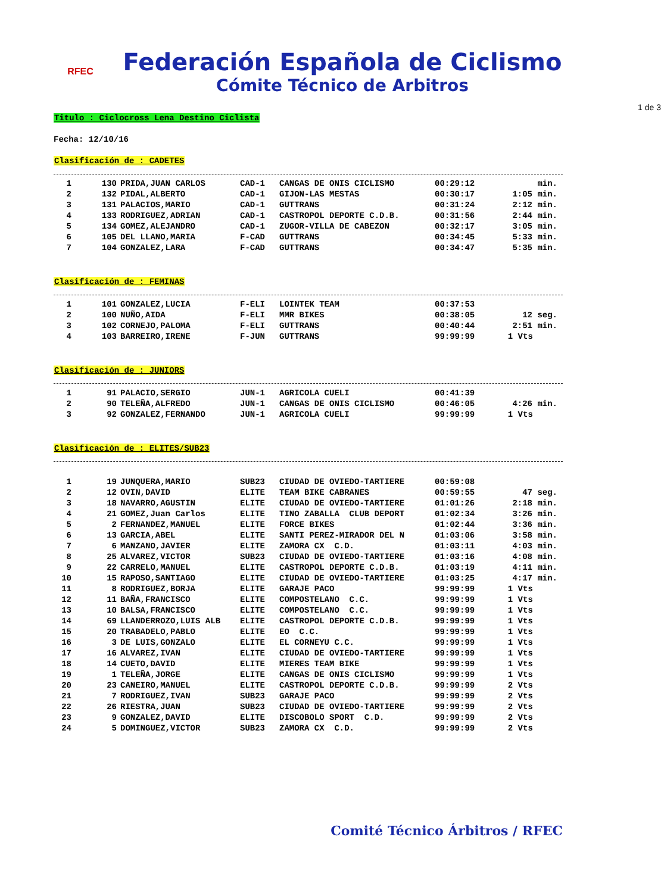RFEC
Federación Española de Ciclismo
Cómite Técnico de Arbitros
1 de 3
Titulo : Ciclocross Lena Destino Ciclista
Fecha: 12/10/16
Clasificación de : CADETES
| 1 | 130 | PRIDA,JUAN CARLOS | CAD-1 | CANGAS DE ONIS CICLISMO | 00:29:12 | min. |
| 2 | 132 | PIDAL,ALBERTO | CAD-1 | GIJON-LAS MESTAS | 00:30:17 | 1:05 min. |
| 3 | 131 | PALACIOS,MARIO | CAD-1 | GUTTRANS | 00:31:24 | 2:12 min. |
| 4 | 133 | RODRIGUEZ,ADRIAN | CAD-1 | CASTROPOL DEPORTE C.D.B. | 00:31:56 | 2:44 min. |
| 5 | 134 | GOMEZ,ALEJANDRO | CAD-1 | ZUGOR-VILLA DE CABEZON | 00:32:17 | 3:05 min. |
| 6 | 105 | DEL LLANO,MARIA | F-CAD | GUTTRANS | 00:34:45 | 5:33 min. |
| 7 | 104 | GONZALEZ,LARA | F-CAD | GUTTRANS | 00:34:47 | 5:35 min. |
Clasificación de : FEMINAS
| 1 | 101 | GONZALEZ,LUCIA | F-ELI | LOINTEK TEAM | 00:37:53 | |
| 2 | 100 | NUÑO,AIDA | F-ELI | MMR BIKES | 00:38:05 | 12 seg. |
| 3 | 102 | CORNEJO,PALOMA | F-ELI | GUTTRANS | 00:40:44 | 2:51 min. |
| 4 | 103 | BARREIRO,IRENE | F-JUN | GUTTRANS | 99:99:99 | 1 Vts |
Clasificación de : JUNIORS
| 1 | 91 | PALACIO,SERGIO | JUN-1 | AGRICOLA CUELI | 00:41:39 | |
| 2 | 90 | TELEÑA,ALFREDO | JUN-1 | CANGAS DE ONIS CICLISMO | 00:46:05 | 4:26 min. |
| 3 | 92 | GONZALEZ,FERNANDO | JUN-1 | AGRICOLA CUELI | 99:99:99 | 1 Vts |
Clasificación de : ELITES/SUB23
| 1 | 19 | JUNQUERA,MARIO | SUB23 | CIUDAD DE OVIEDO-TARTIERE | 00:59:08 | |
| 2 | 12 | OVIN,DAVID | ELITE | TEAM BIKE CABRANES | 00:59:55 | 47 seg. |
| 3 | 18 | NAVARRO,AGUSTIN | ELITE | CIUDAD DE OVIEDO-TARTIERE | 01:01:26 | 2:18 min. |
| 4 | 21 | GOMEZ,Juan Carlos | ELITE | TINO ZABALLA CLUB DEPORT | 01:02:34 | 3:26 min. |
| 5 | 2 | FERNANDEZ,MANUEL | ELITE | FORCE BIKES | 01:02:44 | 3:36 min. |
| 6 | 13 | GARCIA,ABEL | ELITE | SANTI PEREZ-MIRADOR DEL N | 01:03:06 | 3:58 min. |
| 7 | 6 | MANZANO,JAVIER | ELITE | ZAMORA CX C.D. | 01:03:11 | 4:03 min. |
| 8 | 25 | ALVAREZ,VICTOR | SUB23 | CIUDAD DE OVIEDO-TARTIERE | 01:03:16 | 4:08 min. |
| 9 | 22 | CARRELO,MANUEL | ELITE | CASTROPOL DEPORTE C.D.B. | 01:03:19 | 4:11 min. |
| 10 | 15 | RAPOSO,SANTIAGO | ELITE | CIUDAD DE OVIEDO-TARTIERE | 01:03:25 | 4:17 min. |
| 11 | 8 | RODRIGUEZ,BORJA | ELITE | GARAJE PACO | 99:99:99 | 1 Vts |
| 12 | 11 | BAÑA,FRANCISCO | ELITE | COMPOSTELANO C.C. | 99:99:99 | 1 Vts |
| 13 | 10 | BALSA,FRANCISCO | ELITE | COMPOSTELANO C.C. | 99:99:99 | 1 Vts |
| 14 | 69 | LLANDERROZO,LUIS ALB | ELITE | CASTROPOL DEPORTE C.D.B. | 99:99:99 | 1 Vts |
| 15 | 20 | TRABADELO,PABLO | ELITE | EO C.C. | 99:99:99 | 1 Vts |
| 16 | 3 | DE LUIS,GONZALO | ELITE | EL CORNEYU C.C. | 99:99:99 | 1 Vts |
| 17 | 16 | ALVAREZ,IVAN | ELITE | CIUDAD DE OVIEDO-TARTIERE | 99:99:99 | 1 Vts |
| 18 | 14 | CUETO,DAVID | ELITE | MIERES TEAM BIKE | 99:99:99 | 1 Vts |
| 19 | 1 | TELEÑA,JORGE | ELITE | CANGAS DE ONIS CICLISMO | 99:99:99 | 1 Vts |
| 20 | 23 | CANEIRO,MANUEL | ELITE | CASTROPOL DEPORTE C.D.B. | 99:99:99 | 2 Vts |
| 21 | 7 | RODRIGUEZ,IVAN | SUB23 | GARAJE PACO | 99:99:99 | 2 Vts |
| 22 | 26 | RIESTRA,JUAN | SUB23 | CIUDAD DE OVIEDO-TARTIERE | 99:99:99 | 2 Vts |
| 23 | 9 | GONZALEZ,DAVID | ELITE | DISCOBOLO SPORT C.D. | 99:99:99 | 2 Vts |
| 24 | 5 | DOMINGUEZ,VICTOR | SUB23 | ZAMORA CX C.D. | 99:99:99 | 2 Vts |
Comité Técnico Árbitros / RFEC